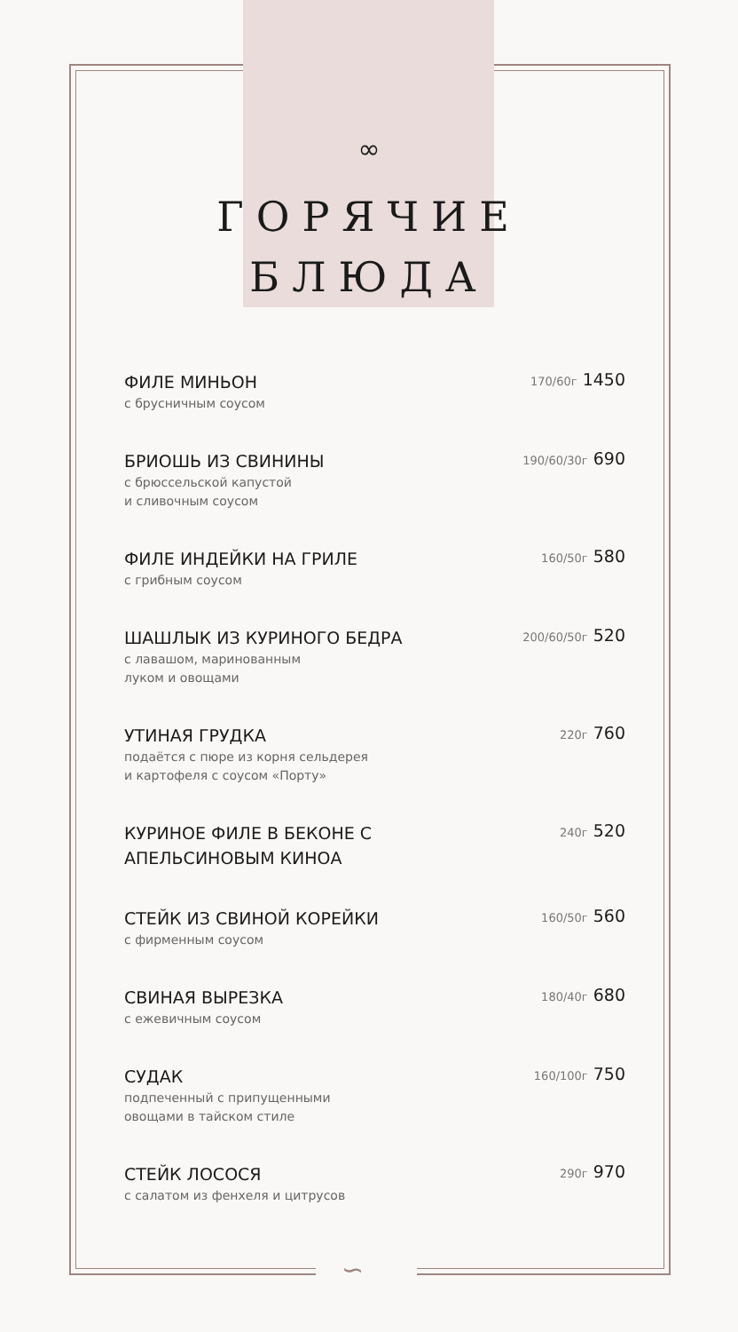∽
∞
ГОРЯЧИЕ
БЛЮДА
ФИЛЕ МИНЬОН
с брусничным соусом
170/60г 1450
БРИОШЬ ИЗ СВИНИНЫ
с брюссельской капустой
и сливочным соусом
190/60/30г 690
ФИЛЕ ИНДЕЙКИ НА ГРИЛЕ
с грибным соусом
160/50г 580
ШАШЛЫК ИЗ КУРИНОГО БЕДРА
с лавашом, маринованным
луком и овощами
200/60/50г 520
УТИНАЯ ГРУДКА
подаётся с пюре из корня сельдерея
и картофеля с соусом «Порту»
220г 760
КУРИНОЕ ФИЛЕ В БЕКОНЕ С АПЕЛЬСИНОВЫМ КИНОА
240г 520
СТЕЙК ИЗ СВИНОЙ КОРЕЙКИ
с фирменным соусом
160/50г 560
СВИНАЯ ВЫРЕЗКА
с ежевичным соусом
180/40г 680
СУДАК
подпеченный с припущенными
овощами в тайском стиле
160/100г 750
СТЕЙК ЛОСОСЯ
с салатом из фенхеля и цитрусов
290г 970